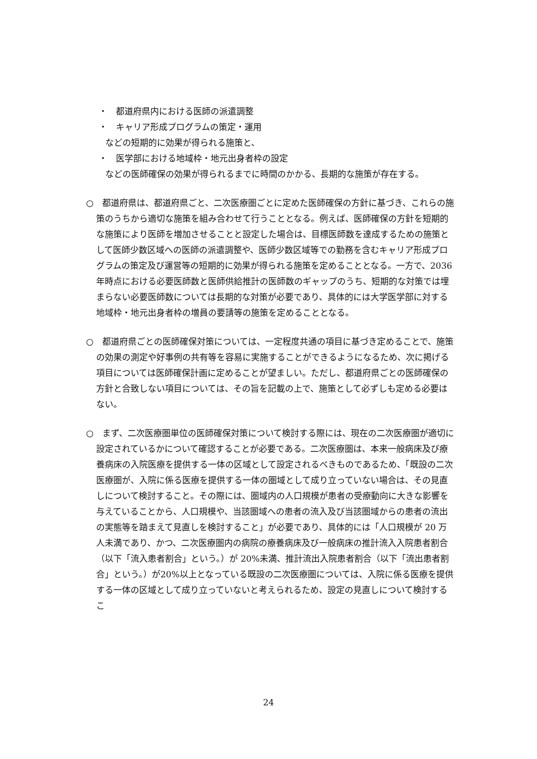・　都道府県内における医師の派遣調整
・　キャリア形成プログラムの策定・運用
などの短期的に効果が得られる施策と、
・　医学部における地域枠・地元出身者枠の設定
などの医師確保の効果が得られるまでに時間のかかる、長期的な施策が存在する。
○　都道府県は、都道府県ごと、二次医療圏ごとに定めた医師確保の方針に基づき、これらの施策のうちから適切な施策を組み合わせて行うこととなる。例えば、医師確保の方針を短期的な施策により医師を増加させることと設定した場合は、目標医師数を達成するための施策として医師少数区域への医師の派遣調整や、医師少数区域等での勤務を含むキャリア形成プログラムの策定及び運営等の短期的に効果が得られる施策を定めることとなる。一方で、2036 年時点における必要医師数と医師供給推計の医師数のギャップのうち、短期的な対策では埋まらない必要医師数については長期的な対策が必要であり、具体的には大学医学部に対する地域枠・地元出身者枠の増員の要請等の施策を定めることとなる。
○　都道府県ごとの医師確保対策については、一定程度共通の項目に基づき定めることで、施策の効果の測定や好事例の共有等を容易に実施することができるようになるため、次に掲げる項目については医師確保計画に定めることが望ましい。ただし、都道府県ごとの医師確保の方針と合致しない項目については、その旨を記載の上で、施策として必ずしも定める必要はない。
○　まず、二次医療圏単位の医師確保対策について検討する際には、現在の二次医療圏が適切に設定されているかについて確認することが必要である。二次医療圏は、本来一般病床及び療養病床の入院医療を提供する一体の区域として設定されるべきものであるため、「既設の二次医療圏が、入院に係る医療を提供する一体の圏域として成り立っていない場合は、その見直しについて検討すること。その際には、圏域内の人口規模が患者の受療動向に大きな影響を与えていることから、人口規模や、当該圏域への患者の流入及び当該圏域からの患者の流出の実態等を踏まえて見直しを検討すること」が必要であり、具体的には「人口規模が 20 万人未満であり、かつ、二次医療圏内の病院の療養病床及び一般病床の推計流入入院患者割合（以下「流入患者割合」という。）が 20%未満、推計流出入院患者割合（以下「流出患者割合」という。）が20%以上となっている既設の二次医療圏については、入院に係る医療を提供する一体の区域として成り立っていないと考えられるため、設定の見直しについて検討するこ
24